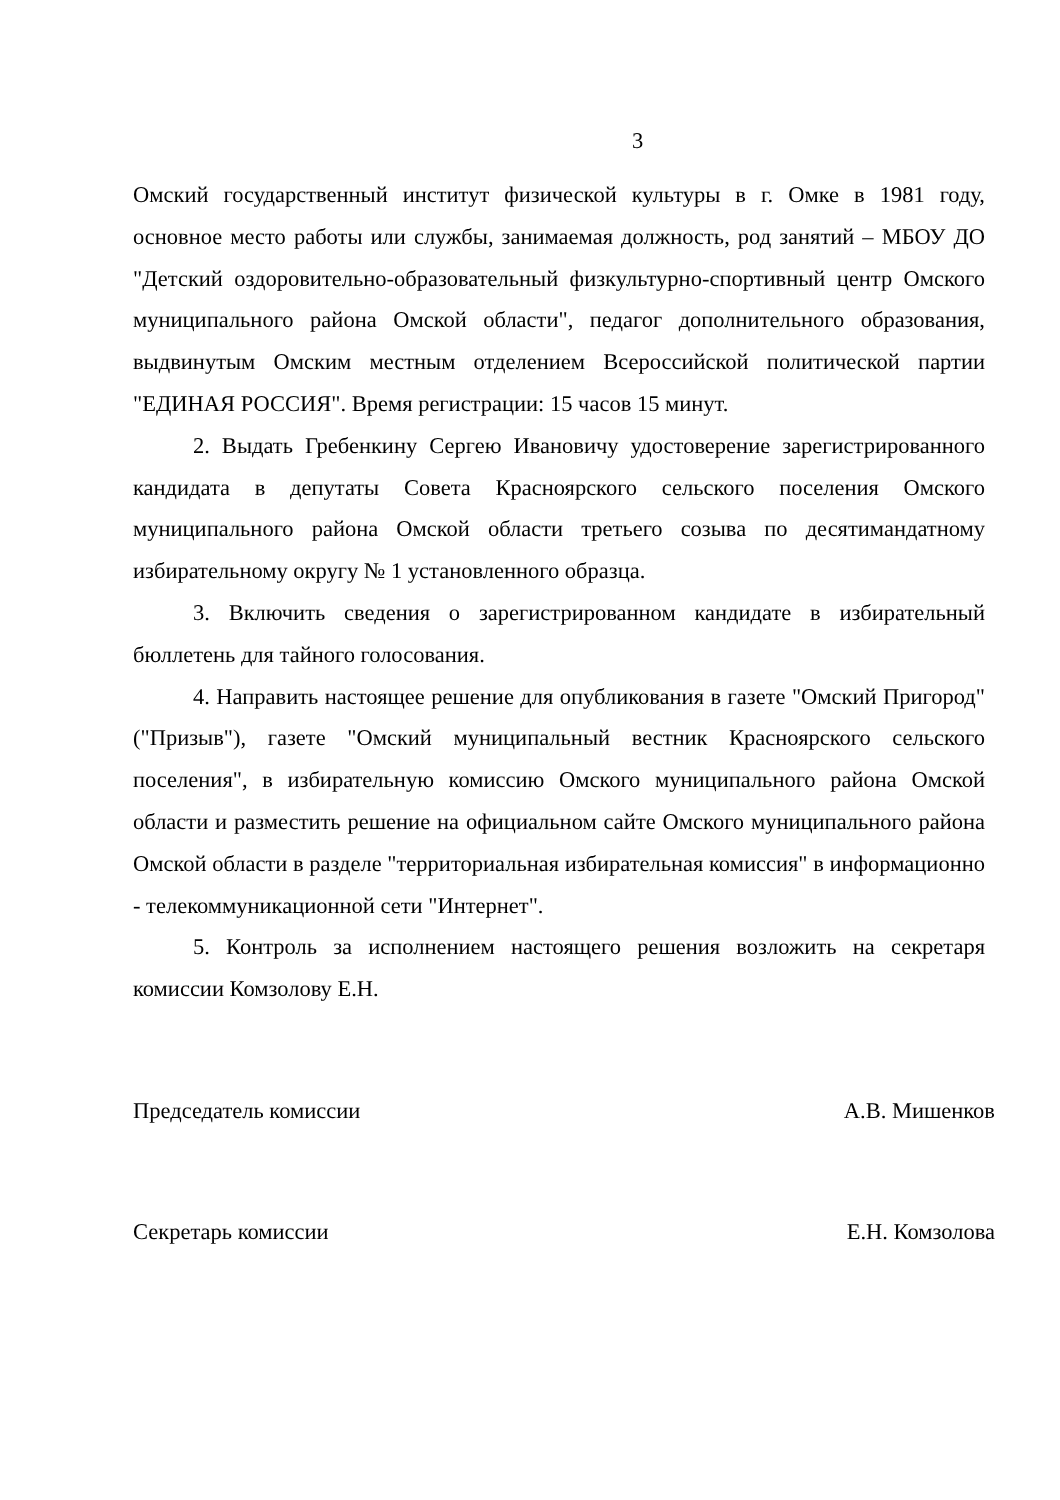3
Омский государственный институт физической культуры в г. Омке в 1981 году, основное место работы или службы, занимаемая должность, род занятий – МБОУ ДО "Детский оздоровительно-образовательный физкультурно-спортивный центр Омского муниципального района Омской области", педагог дополнительного образования, выдвинутым Омским местным отделением Всероссийской политической партии "ЕДИНАЯ РОССИЯ". Время регистрации: 15 часов 15 минут.
2. Выдать Гребенкину Сергею Ивановичу удостоверение зарегистрированного кандидата в депутаты Совета Красноярского сельского поселения Омского муниципального района Омской области третьего созыва по десятимандатному избирательному округу № 1 установленного образца.
3. Включить сведения о зарегистрированном кандидате в избирательный бюллетень для тайного голосования.
4. Направить настоящее решение для опубликования в газете "Омский Пригород" ("Призыв"), газете "Омский муниципальный вестник Красноярского сельского поселения", в избирательную комиссию Омского муниципального района Омской области и разместить решение на официальном сайте Омского муниципального района Омской области в разделе "территориальная избирательная комиссия" в информационно - телекоммуникационной сети "Интернет".
5. Контроль за исполнением настоящего решения возложить на секретаря комиссии Комзолову Е.Н.
Председатель комиссии А.В. Мишенков
Секретарь комиссии Е.Н. Комзолова